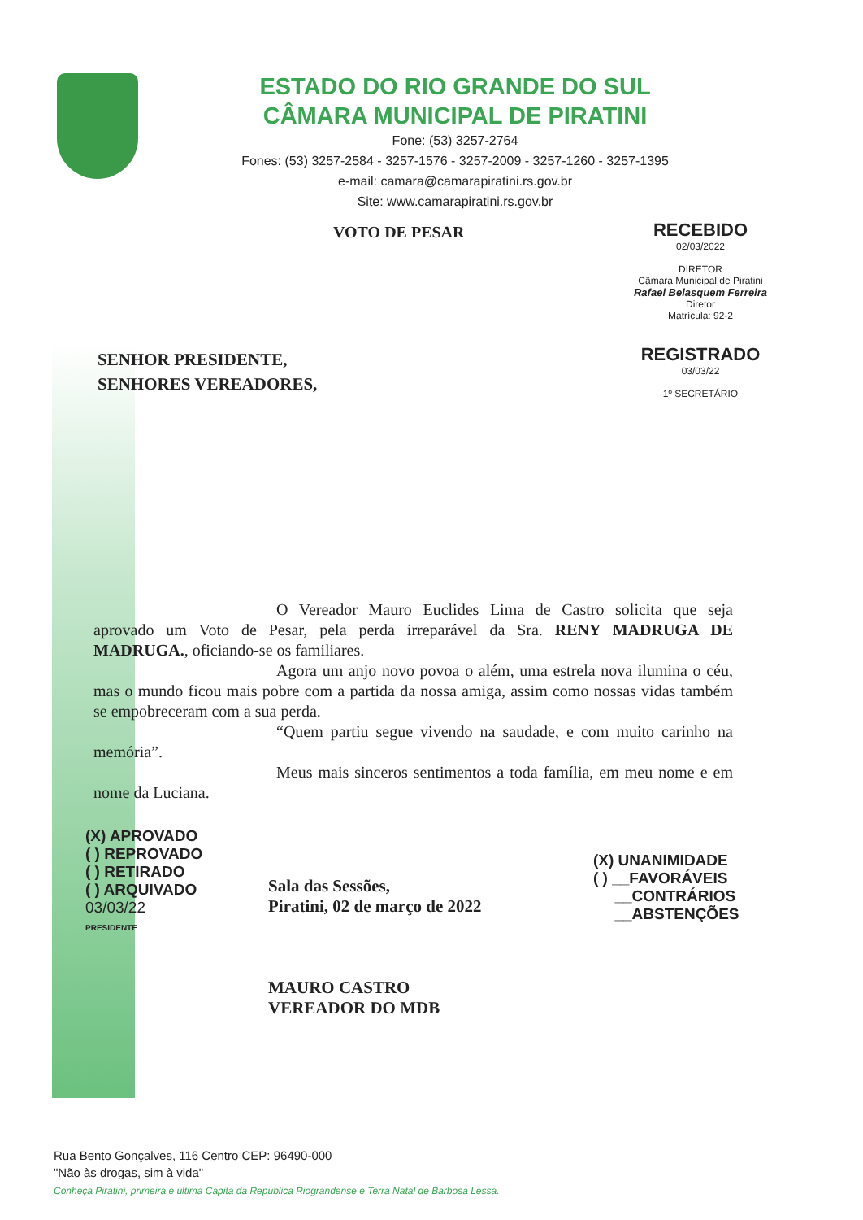ESTADO DO RIO GRANDE DO SUL
CÂMARA MUNICIPAL DE PIRATINI
Fone: (53) 3257-2764
Fones: (53) 3257-2584 - 3257-1576 - 3257-2009 - 3257-1260 - 3257-1395
e-mail: camara@camarapiratini.rs.gov.br
Site: www.camarapiratini.rs.gov.br
VOTO DE PESAR
RECEBIDO
02/03/2022
DIRETOR
Câmara Municipal de Piratini
Rafael Belasquem Ferreira
Diretor
Matrícula: 92-2
REGISTRADO
03/03/22
1º SECRETÁRIO
SENHOR PRESIDENTE,
SENHORES VEREADORES,
O Vereador Mauro Euclides Lima de Castro solicita que seja aprovado um Voto de Pesar, pela perda irreparável da Sra. RENY MADRUGA DE MADRUGA., oficiando-se os familiares.
Agora um anjo novo povoa o além, uma estrela nova ilumina o céu, mas o mundo ficou mais pobre com a partida da nossa amiga, assim como nossas vidas também se empobreceram com a sua perda.
“Quem partiu segue vivendo na saudade, e com muito carinho na memória”.
Meus mais sinceros sentimentos a toda família, em meu nome e em nome da Luciana.
(X) APROVADO
( ) REPROVADO
( ) RETIRADO
( ) ARQUIVADO
03/03/22
PRESIDENTE
Sala das Sessões,
Piratini, 02 de março de 2022
MAURO CASTRO
VEREADOR DO MDB
(X) UNANIMIDADE
( ) __FAVORÁVEIS
__CONTRÁRIOS
__ABSTENÇÕES
Rua Bento Gonçalves, 116 Centro CEP: 96490-000
"Não às drogas, sim à vida"
Conheça Piratini, primeira e última Capita da República Riograndense e Terra Natal de Barbosa Lessa.